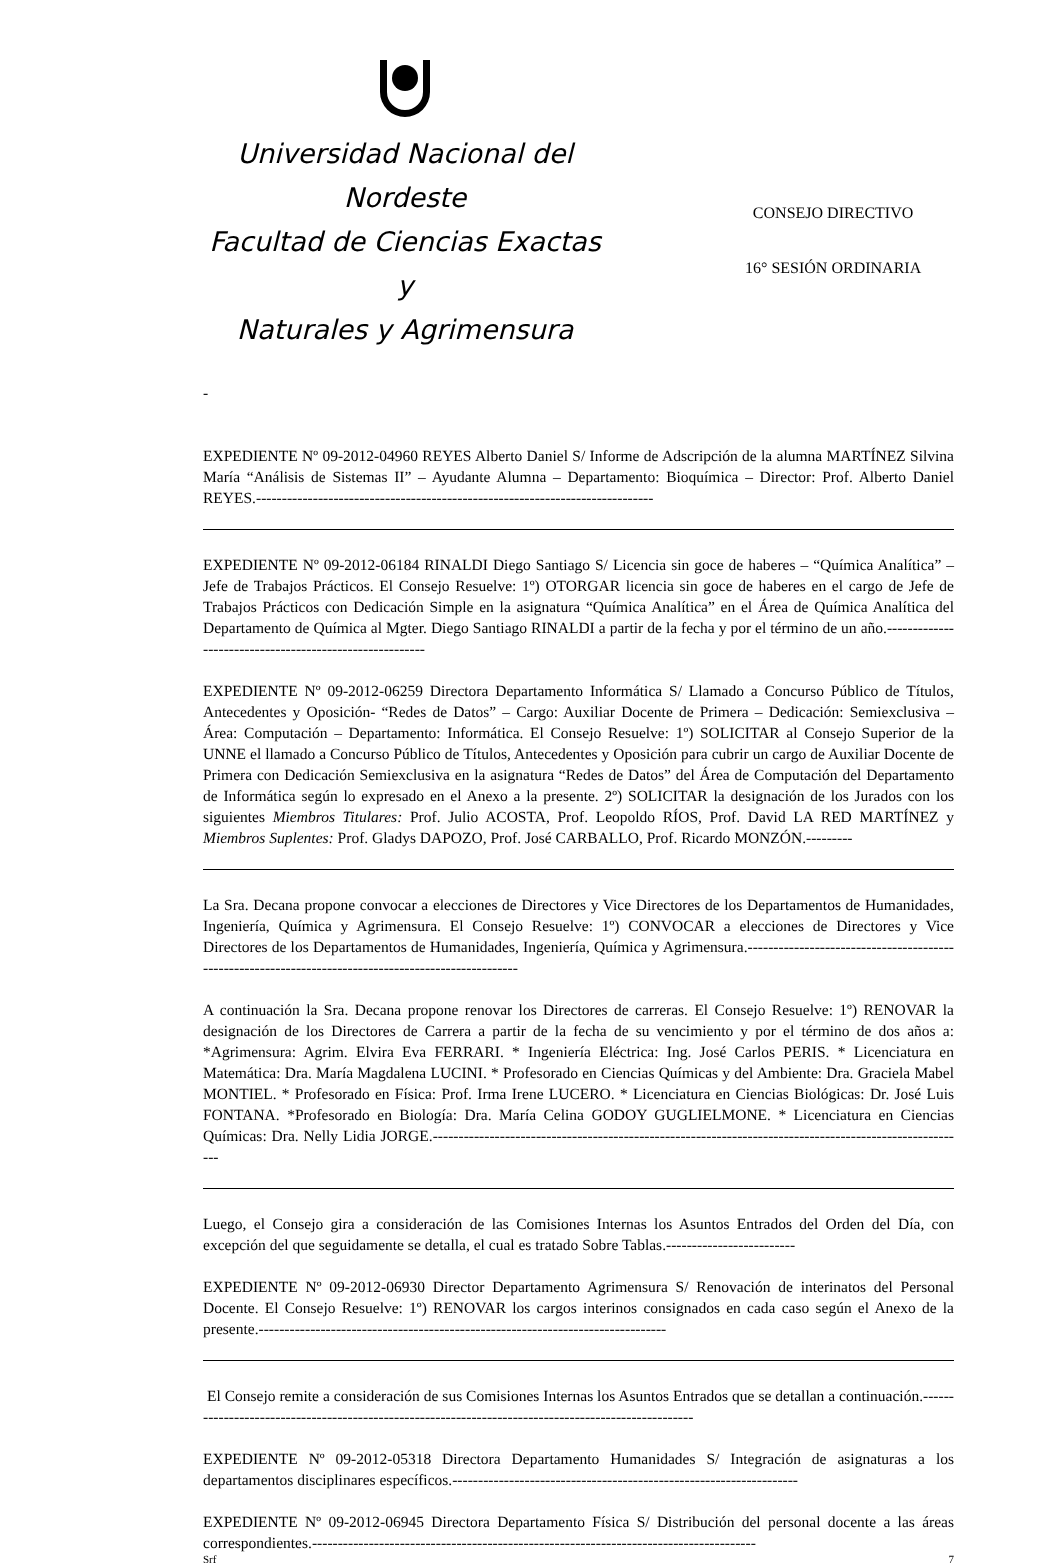Universidad Nacional del Nordeste
Facultad de Ciencias Exactas y
Naturales y Agrimensura
CONSEJO DIRECTIVO
16° SESIÓN ORDINARIA
-
EXPEDIENTE Nº 09-2012-04960 REYES Alberto Daniel S/ Informe de Adscripción de la alumna MARTÍNEZ Silvina María “Análisis de Sistemas II” – Ayudante Alumna – Departamento: Bioquímica – Director: Prof. Alberto Daniel REYES.-----------------------------------------------------------------------------
EXPEDIENTE Nº 09-2012-06184 RINALDI Diego Santiago S/ Licencia sin goce de haberes – “Química Analítica” – Jefe de Trabajos Prácticos. El Consejo Resuelve: 1º) OTORGAR licencia sin goce de haberes en el cargo de Jefe de Trabajos Prácticos con Dedicación Simple en la asignatura “Química Analítica” en el Área de Química Analítica del Departamento de Química al Mgter. Diego Santiago RINALDI a partir de la fecha y por el término de un año.--------------------------------------------------------
EXPEDIENTE Nº 09-2012-06259 Directora Departamento Informática S/ Llamado a Concurso Público de Títulos, Antecedentes y Oposición- “Redes de Datos” – Cargo: Auxiliar Docente de Primera – Dedicación: Semiexclusiva – Área: Computación – Departamento: Informática. El Consejo Resuelve: 1º) SOLICITAR al Consejo Superior de la UNNE el llamado a Concurso Público de Títulos, Antecedentes y Oposición para cubrir un cargo de Auxiliar Docente de Primera con Dedicación Semiexclusiva en la asignatura “Redes de Datos” del Área de Computación del Departamento de Informática según lo expresado en el Anexo a la presente. 2º) SOLICITAR la designación de los Jurados con los siguientes Miembros Titulares: Prof. Julio ACOSTA, Prof. Leopoldo RÍOS, Prof. David LA RED MARTÍNEZ y Miembros Suplentes: Prof. Gladys DAPOZO, Prof. José CARBALLO, Prof. Ricardo MONZÓN.---------
La Sra. Decana propone convocar a elecciones de Directores y Vice Directores de los Departamentos de Humanidades, Ingeniería, Química y Agrimensura. El Consejo Resuelve: 1º) CONVOCAR a elecciones de Directores y Vice Directores de los Departamentos de Humanidades, Ingeniería, Química y Agrimensura.-----------------------------------------------------------------------------------------------------
A continuación la Sra. Decana propone renovar los Directores de carreras. El Consejo Resuelve: 1º) RENOVAR la designación de los Directores de Carrera a partir de la fecha de su vencimiento y por el término de dos años a: *Agrimensura: Agrim. Elvira Eva FERRARI. * Ingeniería Eléctrica: Ing. José Carlos PERIS. * Licenciatura en Matemática: Dra. María Magdalena LUCINI. * Profesorado en Ciencias Químicas y del Ambiente: Dra. Graciela Mabel MONTIEL. * Profesorado en Física: Prof. Irma Irene LUCERO. * Licenciatura en Ciencias Biológicas: Dr. José Luis FONTANA. *Profesorado en Biología: Dra. María Celina GODOY GUGLIELMONE. * Licenciatura en Ciencias Químicas: Dra. Nelly Lidia JORGE.--------------------------------------------------------------------------------------------------------
Luego, el Consejo gira a consideración de las Comisiones Internas los Asuntos Entrados del Orden del Día, con excepción del que seguidamente se detalla, el cual es tratado Sobre Tablas.-------------------------
EXPEDIENTE Nº 09-2012-06930 Director Departamento Agrimensura S/ Renovación de interinatos del Personal Docente. El Consejo Resuelve: 1º) RENOVAR los cargos interinos consignados en cada caso según el Anexo de la presente.-------------------------------------------------------------------------------
El Consejo remite a consideración de sus Comisiones Internas los Asuntos Entrados que se detallan a continuación.-----------------------------------------------------------------------------------------------------
EXPEDIENTE Nº 09-2012-05318 Directora Departamento Humanidades S/ Integración de asignaturas a los departamentos disciplinares específicos.-------------------------------------------------------------------
EXPEDIENTE Nº 09-2012-06945 Directora Departamento Física S/ Distribución del personal docente a las áreas correspondientes.--------------------------------------------------------------------------------------
Srf 7